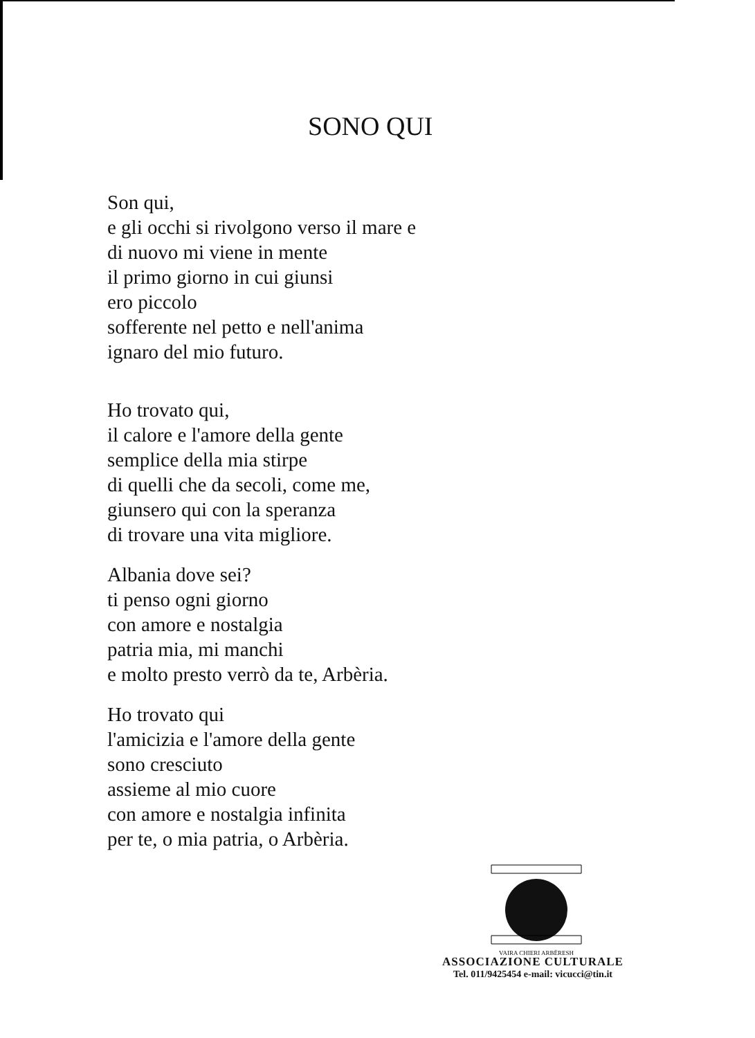SONO QUI
Son qui,
e gli occhi si rivolgono verso il mare e
di nuovo mi viene in mente
il primo giorno in cui giunsi
ero piccolo
sofferente nel petto e nell'anima
ignaro del mio futuro.
Ho trovato qui,
il calore e l'amore della gente
semplice della mia stirpe
di quelli che da secoli, come me,
giunsero qui con la speranza
di trovare una vita migliore.
Albania dove sei?
ti penso ogni giorno
con amore e nostalgia
patria mia, mi manchi
e molto presto verrò da te, Arbèria.
Ho trovato qui
l'amicizia e l'amore della gente
sono cresciuto
assieme al mio cuore
con amore e nostalgia infinita
per te, o mia patria, o Arbèria.
VAIRA CHIERI ARBËRESH
ASSOCIAZIONE CULTURALE
Tel. 011/9425454 e-mail: vicucci@tin.it